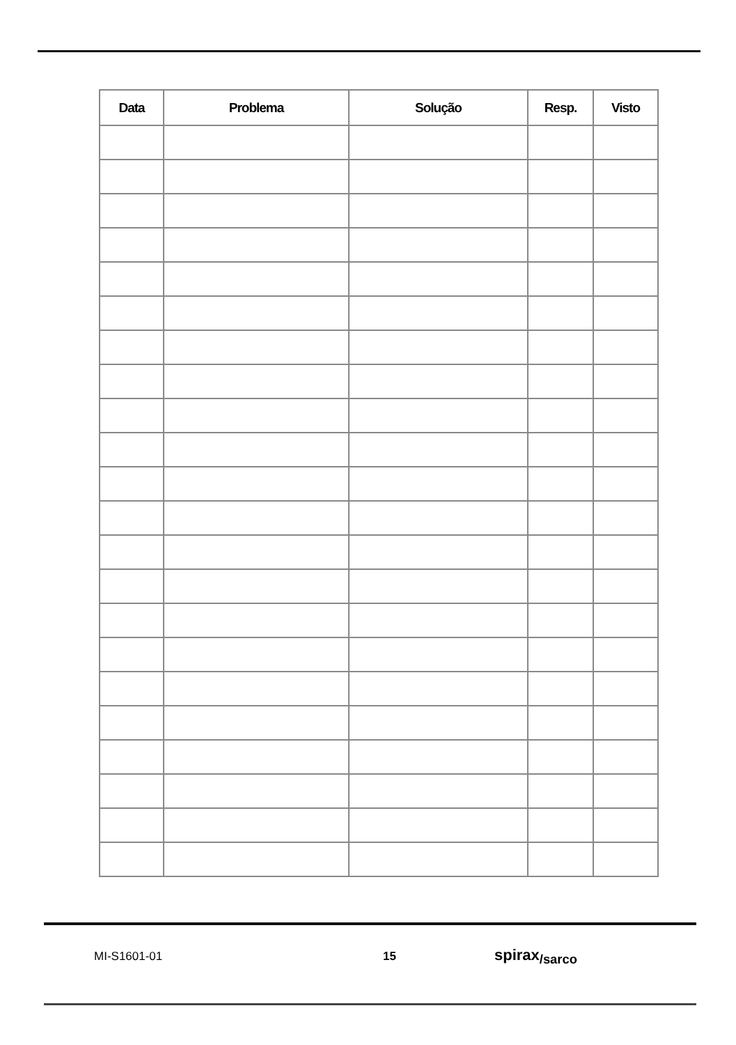| Data | Problema | Solução | Resp. | Visto |
| --- | --- | --- | --- | --- |
MI-S1601-01 15 spirax<sub>/sarco</sub>